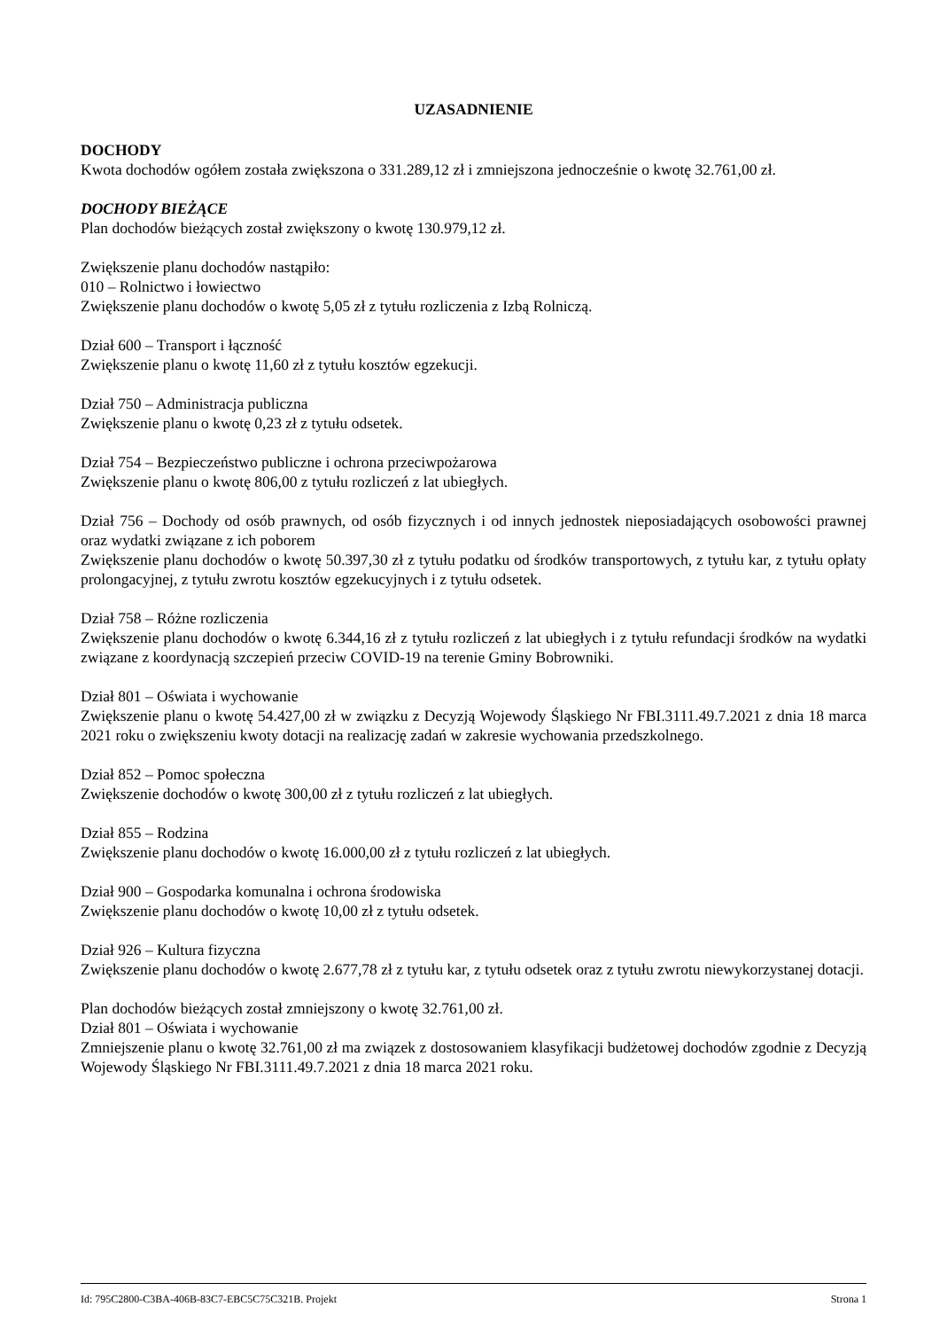UZASADNIENIE
DOCHODY
Kwota dochodów ogółem została zwiększona o 331.289,12 zł i zmniejszona jednocześnie o kwotę 32.761,00 zł.
DOCHODY BIEŻĄCE
Plan dochodów bieżących został zwiększony o kwotę 130.979,12 zł.
Zwiększenie planu dochodów nastąpiło:
010 – Rolnictwo i łowiectwo
Zwiększenie planu dochodów o kwotę 5,05 zł z tytułu rozliczenia z Izbą Rolniczą.
Dział 600 – Transport i łączność
Zwiększenie planu o kwotę 11,60 zł z tytułu kosztów egzekucji.
Dział 750 – Administracja publiczna
Zwiększenie planu o kwotę 0,23 zł z tytułu odsetek.
Dział 754 – Bezpieczeństwo publiczne i ochrona przeciwpożarowa
Zwiększenie planu o kwotę 806,00 z tytułu rozliczeń z lat ubiegłych.
Dział 756 – Dochody od osób prawnych, od osób fizycznych i od innych jednostek nieposiadających osobowości prawnej oraz wydatki związane z ich poborem
Zwiększenie planu dochodów o kwotę 50.397,30 zł z tytułu podatku od środków transportowych, z tytułu kar, z tytułu opłaty prolongacyjnej, z tytułu zwrotu kosztów egzekucyjnych i z tytułu odsetek.
Dział 758 – Różne rozliczenia
Zwiększenie planu dochodów o kwotę 6.344,16 zł z tytułu rozliczeń z lat ubiegłych i z tytułu refundacji środków na wydatki związane z koordynacją szczepień przeciw COVID-19 na terenie Gminy Bobrowniki.
Dział 801 – Oświata i wychowanie
Zwiększenie planu o kwotę 54.427,00 zł w związku z Decyzją Wojewody Śląskiego Nr FBI.3111.49.7.2021 z dnia 18 marca 2021 roku o zwiększeniu kwoty dotacji na realizację zadań w zakresie wychowania przedszkolnego.
Dział 852 – Pomoc społeczna
Zwiększenie dochodów o kwotę 300,00 zł z tytułu rozliczeń z lat ubiegłych.
Dział 855 – Rodzina
Zwiększenie planu dochodów o kwotę 16.000,00 zł z tytułu rozliczeń z lat ubiegłych.
Dział 900 – Gospodarka komunalna i ochrona środowiska
Zwiększenie planu dochodów o kwotę 10,00 zł z tytułu odsetek.
Dział 926 – Kultura fizyczna
Zwiększenie planu dochodów o kwotę 2.677,78 zł z tytułu kar, z tytułu odsetek oraz z tytułu zwrotu niewykorzystanej dotacji.
Plan dochodów bieżących został zmniejszony o kwotę 32.761,00 zł.
Dział 801 – Oświata i wychowanie
Zmniejszenie planu o kwotę 32.761,00 zł ma związek z dostosowaniem klasyfikacji budżetowej dochodów zgodnie z Decyzją Wojewody Śląskiego Nr FBI.3111.49.7.2021 z dnia 18 marca 2021 roku.
Id: 795C2800-C3BA-406B-83C7-EBC5C75C321B. Projekt Strona 1